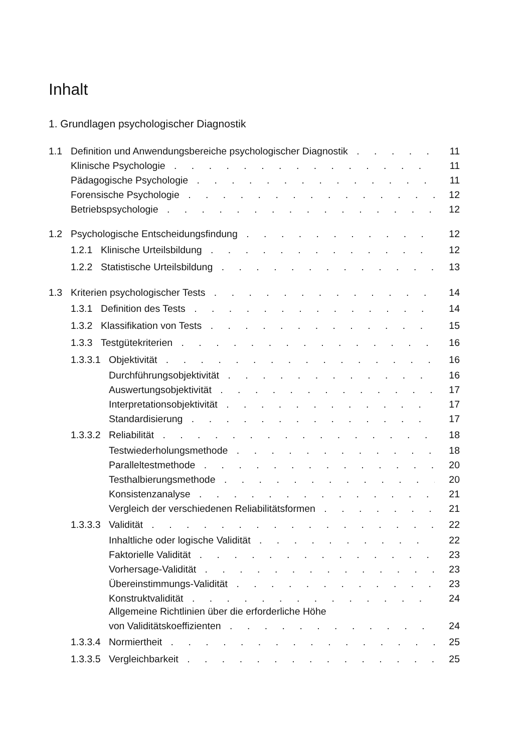Inhalt
1. Grundlagen psychologischer Diagnostik
1.1 Definition und Anwendungsbereiche psychologischer Diagnostik 11
Klinische Psychologie 11
Pädagogische Psychologie 11
Forensische Psychologie 12
Betriebspsychologie 12
1.2 Psychologische Entscheidungsfindung 12
1.2.1 Klinische Urteilsbildung 12
1.2.2 Statistische Urteilsbildung 13
1.3 Kriterien psychologischer Tests 14
1.3.1 Definition des Tests 14
1.3.2 Klassifikation von Tests 15
1.3.3 Testgütekriterien 16
1.3.3.1 Objektivität 16
Durchführungsobjektivität 16
Auswertungsobjektivität 17
Interpretationsobjektivität 17
Standardisierung 17
1.3.3.2 Reliabilität 18
Testwiederholungsmethode 18
Paralleltestmethode 20
Testhalbierungsmethode 20
Konsistenzanalyse 21
Vergleich der verschiedenen Reliabilitätsformen 21
1.3.3.3 Validität 22
Inhaltliche oder logische Validität 22
Faktorielle Validität 23
Vorhersage-Validität 23
Übereinstimmungs-Validität 23
Konstruktvalidität 24
Allgemeine Richtlinien über die erforderliche Höhe
von Validitätskoeffizienten 24
1.3.3.4 Normiertheit 25
1.3.3.5 Vergleichbarkeit 25